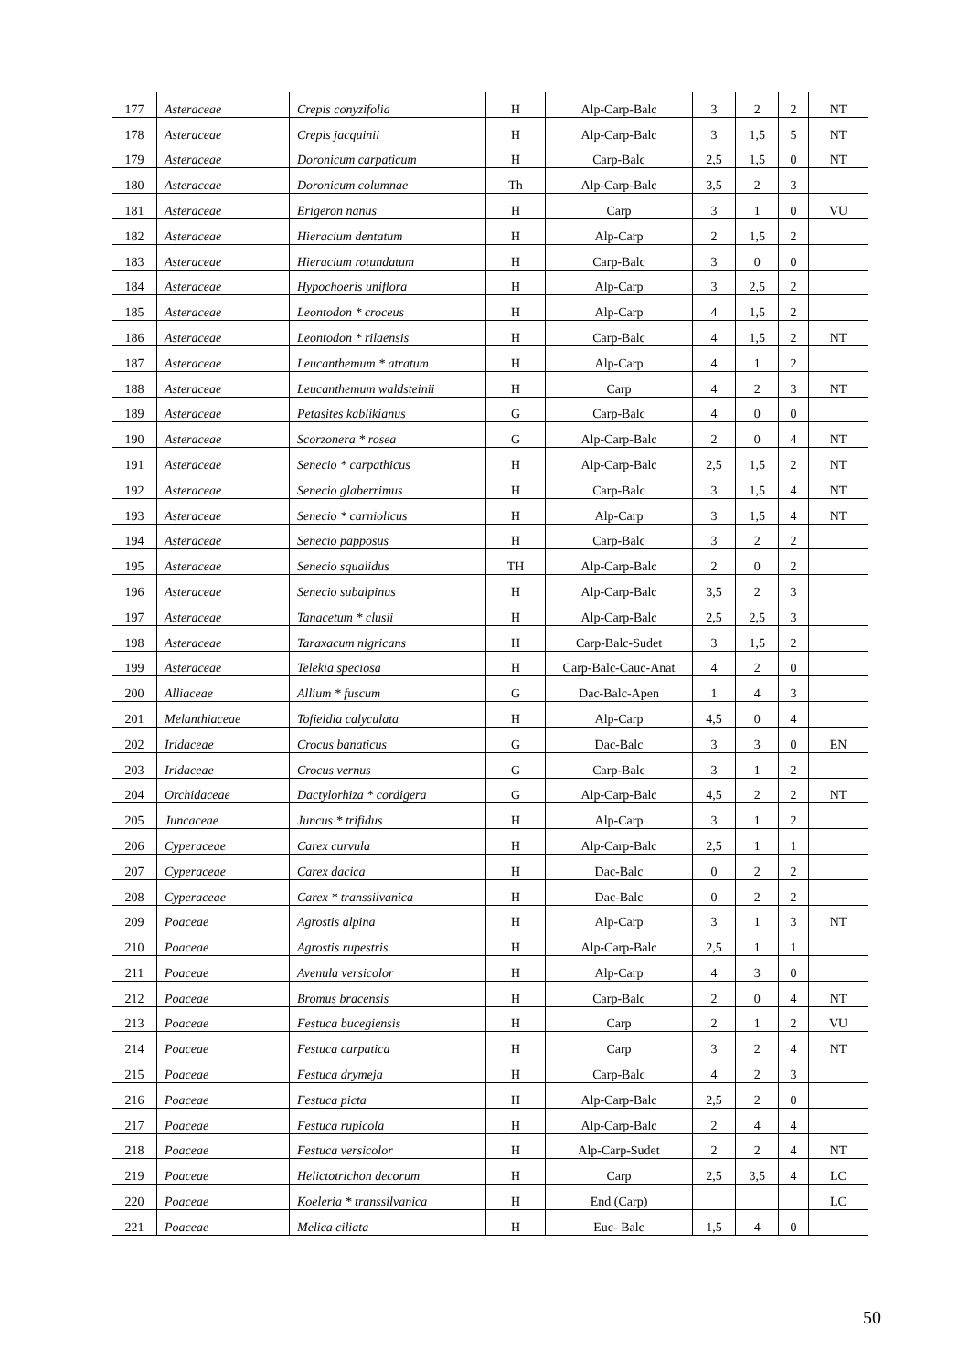| 177 | Asteraceae | Crepis conyzifolia | H | Alp-Carp-Balc | 3 | 2 | 2 | NT |
| 178 | Asteraceae | Crepis jacquinii | H | Alp-Carp-Balc | 3 | 1,5 | 5 | NT |
| 179 | Asteraceae | Doronicum carpaticum | H | Carp-Balc | 2,5 | 1,5 | 0 | NT |
| 180 | Asteraceae | Doronicum columnae | Th | Alp-Carp-Balc | 3,5 | 2 | 3 | |
| 181 | Asteraceae | Erigeron nanus | H | Carp | 3 | 1 | 0 | VU |
| 182 | Asteraceae | Hieracium dentatum | H | Alp-Carp | 2 | 1,5 | 2 | |
| 183 | Asteraceae | Hieracium rotundatum | H | Carp-Balc | 3 | 0 | 0 | |
| 184 | Asteraceae | Hypochoeris uniflora | H | Alp-Carp | 3 | 2,5 | 2 | |
| 185 | Asteraceae | Leontodon * croceus | H | Alp-Carp | 4 | 1,5 | 2 | |
| 186 | Asteraceae | Leontodon * rilaensis | H | Carp-Balc | 4 | 1,5 | 2 | NT |
| 187 | Asteraceae | Leucanthemum * atratum | H | Alp-Carp | 4 | 1 | 2 | |
| 188 | Asteraceae | Leucanthemum waldsteinii | H | Carp | 4 | 2 | 3 | NT |
| 189 | Asteraceae | Petasites kablikianus | G | Carp-Balc | 4 | 0 | 0 | |
| 190 | Asteraceae | Scorzonera * rosea | G | Alp-Carp-Balc | 2 | 0 | 4 | NT |
| 191 | Asteraceae | Senecio * carpathicus | H | Alp-Carp-Balc | 2,5 | 1,5 | 2 | NT |
| 192 | Asteraceae | Senecio glaberrimus | H | Carp-Balc | 3 | 1,5 | 4 | NT |
| 193 | Asteraceae | Senecio * carniolicus | H | Alp-Carp | 3 | 1,5 | 4 | NT |
| 194 | Asteraceae | Senecio papposus | H | Carp-Balc | 3 | 2 | 2 | |
| 195 | Asteraceae | Senecio squalidus | TH | Alp-Carp-Balc | 2 | 0 | 2 | |
| 196 | Asteraceae | Senecio subalpinus | H | Alp-Carp-Balc | 3,5 | 2 | 3 | |
| 197 | Asteraceae | Tanacetum * clusii | H | Alp-Carp-Balc | 2,5 | 2,5 | 3 | |
| 198 | Asteraceae | Taraxacum nigricans | H | Carp-Balc-Sudet | 3 | 1,5 | 2 | |
| 199 | Asteraceae | Telekia speciosa | H | Carp-Balc-Cauc-Anat | 4 | 2 | 0 | |
| 200 | Alliaceae | Allium * fuscum | G | Dac-Balc-Apen | 1 | 4 | 3 | |
| 201 | Melanthiaceae | Tofieldia calyculata | H | Alp-Carp | 4,5 | 0 | 4 | |
| 202 | Iridaceae | Crocus banaticus | G | Dac-Balc | 3 | 3 | 0 | EN |
| 203 | Iridaceae | Crocus vernus | G | Carp-Balc | 3 | 1 | 2 | |
| 204 | Orchidaceae | Dactylorhiza * cordigera | G | Alp-Carp-Balc | 4,5 | 2 | 2 | NT |
| 205 | Juncaceae | Juncus * trifidus | H | Alp-Carp | 3 | 1 | 2 | |
| 206 | Cyperaceae | Carex curvula | H | Alp-Carp-Balc | 2,5 | 1 | 1 | |
| 207 | Cyperaceae | Carex dacica | H | Dac-Balc | 0 | 2 | 2 | |
| 208 | Cyperaceae | Carex * transsilvanica | H | Dac-Balc | 0 | 2 | 2 | |
| 209 | Poaceae | Agrostis alpina | H | Alp-Carp | 3 | 1 | 3 | NT |
| 210 | Poaceae | Agrostis rupestris | H | Alp-Carp-Balc | 2,5 | 1 | 1 | |
| 211 | Poaceae | Avenula versicolor | H | Alp-Carp | 4 | 3 | 0 | |
| 212 | Poaceae | Bromus bracensis | H | Carp-Balc | 2 | 0 | 4 | NT |
| 213 | Poaceae | Festuca bucegiensis | H | Carp | 2 | 1 | 2 | VU |
| 214 | Poaceae | Festuca carpatica | H | Carp | 3 | 2 | 4 | NT |
| 215 | Poaceae | Festuca drymeja | H | Carp-Balc | 4 | 2 | 3 | |
| 216 | Poaceae | Festuca picta | H | Alp-Carp-Balc | 2,5 | 2 | 0 | |
| 217 | Poaceae | Festuca rupicola | H | Alp-Carp-Balc | 2 | 4 | 4 | |
| 218 | Poaceae | Festuca versicolor | H | Alp-Carp-Sudet | 2 | 2 | 4 | NT |
| 219 | Poaceae | Helictotrichon decorum | H | Carp | 2,5 | 3,5 | 4 | LC |
| 220 | Poaceae | Koeleria * transsilvanica | H | End (Carp) | | | | LC |
| 221 | Poaceae | Melica ciliata | H | Euc- Balc | 1,5 | 4 | 0 | |
50